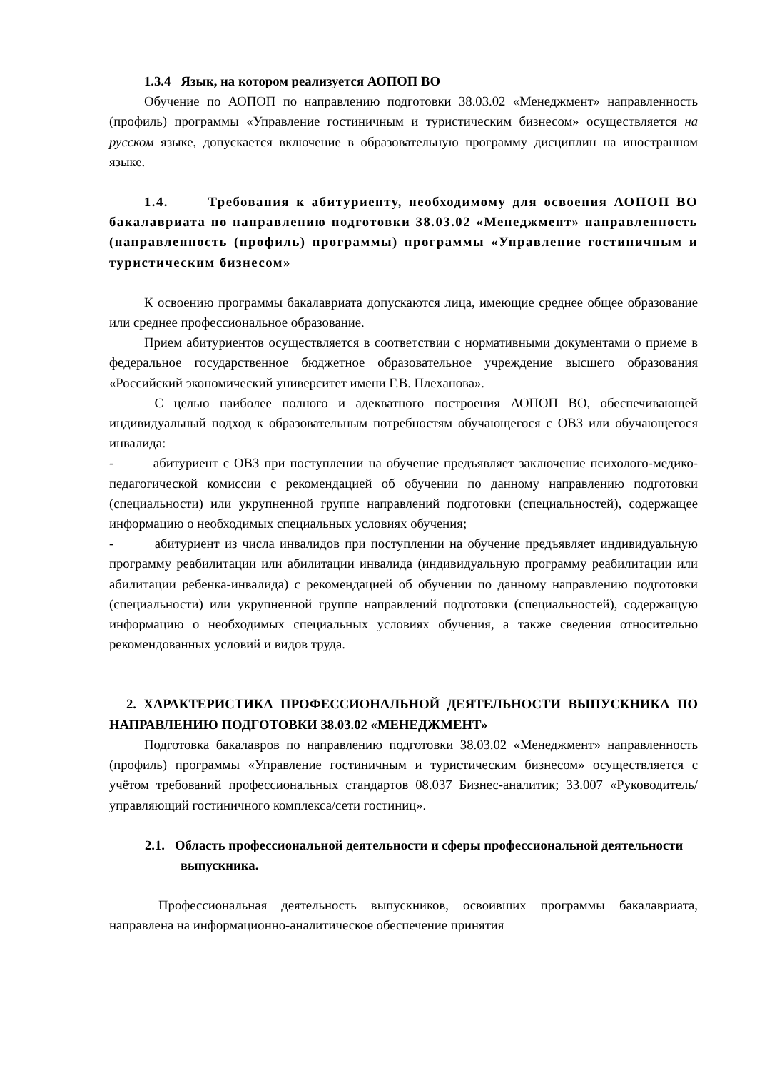1.3.4 Язык, на котором реализуется АОПОП ВО
Обучение по АОПОП по направлению подготовки 38.03.02 «Менеджмент» направленность (профиль) программы «Управление гостиничным и туристическим бизнесом» осуществляется на русском языке, допускается включение в образовательную программу дисциплин на иностранном языке.
1.4. Требования к абитуриенту, необходимому для освоения АОПОП ВО бакалавриата по направлению подготовки 38.03.02 «Менеджмент» направленность (направленность (профиль) программы) программы «Управление гостиничным и туристическим бизнесом»
К освоению программы бакалавриата допускаются лица, имеющие среднее общее образование или среднее профессиональное образование.
Прием абитуриентов осуществляется в соответствии с нормативными документами о приеме в федеральное государственное бюджетное образовательное учреждение высшего образования «Российский экономический университет имени Г.В. Плеханова».
С целью наиболее полного и адекватного построения АОПОП ВО, обеспечивающей индивидуальный подход к образовательным потребностям обучающегося с ОВЗ или обучающегося инвалида:
- абитуриент с ОВЗ при поступлении на обучение предъявляет заключение психолого-медико-педагогической комиссии с рекомендацией об обучении по данному направлению подготовки (специальности) или укрупненной группе направлений подготовки (специальностей), содержащее информацию о необходимых специальных условиях обучения;
- абитуриент из числа инвалидов при поступлении на обучение предъявляет индивидуальную программу реабилитации или абилитации инвалида (индивидуальную программу реабилитации или абилитации ребенка-инвалида) с рекомендацией об обучении по данному направлению подготовки (специальности) или укрупненной группе направлений подготовки (специальностей), содержащую информацию о необходимых специальных условиях обучения, а также сведения относительно рекомендованных условий и видов труда.
2. ХАРАКТЕРИСТИКА ПРОФЕССИОНАЛЬНОЙ ДЕЯТЕЛЬНОСТИ ВЫПУСКНИКА ПО НАПРАВЛЕНИЮ ПОДГОТОВКИ 38.03.02 «МЕНЕДЖМЕНТ»
Подготовка бакалавров по направлению подготовки 38.03.02 «Менеджмент» направленность (профиль) программы «Управление гостиничным и туристическим бизнесом» осуществляется с учётом требований профессиональных стандартов 08.037 Бизнес-аналитик; 33.007 «Руководитель/управляющий гостиничного комплекса/сети гостиниц».
2.1. Область профессиональной деятельности и сферы профессиональной деятельности выпускника.
Профессиональная деятельность выпускников, освоивших программы бакалавриата, направлена на информационно-аналитическое обеспечение принятия